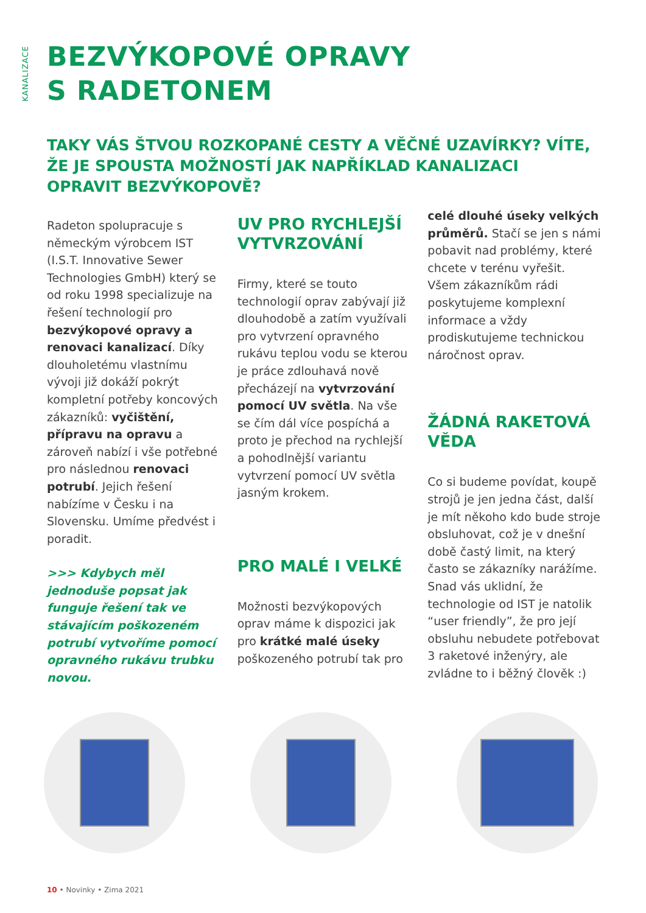KANALIZACE
BEZVÝKOPOVÉ OPRAVY
S RADETONEM
TAKY VÁS ŠTVOU ROZKOPANÉ CESTY A VĚČNÉ UZAVÍRKY? VÍTE, ŽE JE SPOUSTA MOŽNOSTÍ JAK NAPŘÍKLAD KANALIZACI OPRAVIT BEZVÝKOPOVĚ?
Radeton spolupracuje s německým výrobcem IST (I.S.T. Innovative Sewer Technologies GmbH) který se od roku 1998 specializuje na řešení technologií pro bezvýkopové opravy a renovaci kanalizací. Díky dlouholetému vlastnímu vývoji již dokáží pokrýt kompletní potřeby koncových zákazníků: vyčištění, přípravu na opravu a zároveň nabízí i vše potřebné pro následnou renovaci potrubí. Jejich řešení nabízíme v Česku i na Slovensku. Umíme předvést i poradit.
>>> Kdybych měl jednoduše popsat jak funguje řešení tak ve stávajícím poškozeném potrubí vytvoříme pomocí opravného rukávu trubku novou.
UV PRO RYCHLEJŠÍ VYTVRZOVÁNÍ
Firmy, které se touto technologií oprav zabývají již dlouhodobě a zatím využívali pro vytvrzení opravného rukávu teplou vodu se kterou je práce zdlouhavá nově přecházejí na vytvrzování pomocí UV světla. Na vše se čím dál více pospíchá a proto je přechod na rychlejší a pohodlnější variantu vytvrzení pomocí UV světla jasným krokem.
PRO MALÉ I VELKÉ
Možnosti bezvýkopových oprav máme k dispozici jak pro krátké malé úseky poškozeného potrubí tak pro
celé dlouhé úseky velkých průměrů. Stačí se jen s námi pobavit nad problémy, které chcete v terénu vyřešit. Všem zákazníkům rádi poskytujeme komplexní informace a vždy prodiskutujeme technickou náročnost oprav.
ŽÁDNÁ RAKETOVÁ VĚDA
Co si budeme povídat, koupě strojů je jen jedna část, další je mít někoho kdo bude stroje obsluhovat, což je v dnešní době častý limit, na který často se zákazníky narážíme. Snad vás uklidní, že technologie od IST je natolik “user friendly”, že pro její obsluhu nebudete potřebovat 3 raketové inženýry, ale zvládne to i běžný člověk :)
10 • Novinky • Zima 2021